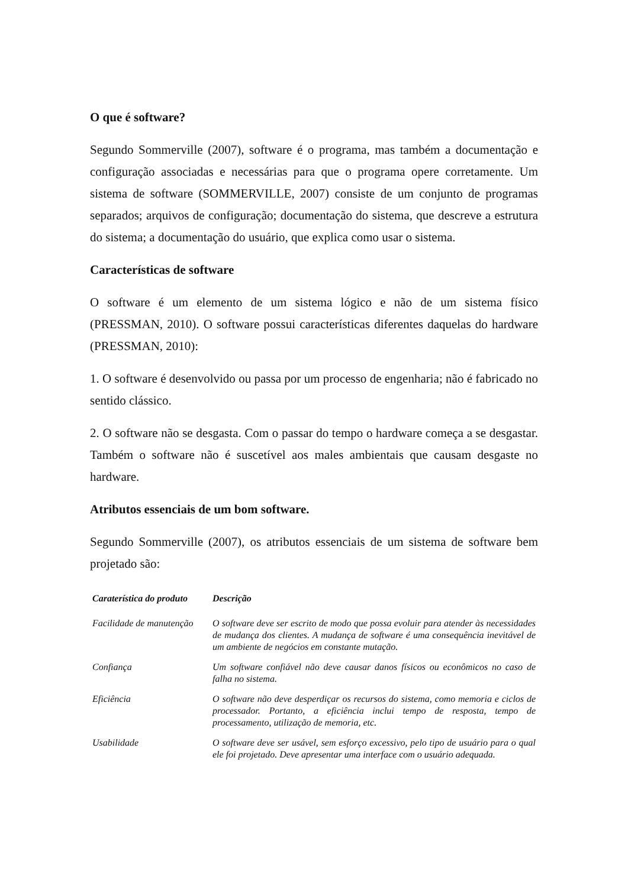O que é software?
Segundo Sommerville (2007), software é o programa, mas também a documentação e configuração associadas e necessárias para que o programa opere corretamente. Um sistema de software (SOMMERVILLE, 2007) consiste de um conjunto de programas separados; arquivos de configuração; documentação do sistema, que descreve a estrutura do sistema; a documentação do usuário, que explica como usar o sistema.
Características de software
O software é um elemento de um sistema lógico e não de um sistema físico (PRESSMAN, 2010). O software possui características diferentes daquelas do hardware (PRESSMAN, 2010):
1. O software é desenvolvido ou passa por um processo de engenharia; não é fabricado no sentido clássico.
2. O software não se desgasta. Com o passar do tempo o hardware começa a se desgastar. Também o software não é suscetível aos males ambientais que causam desgaste no hardware.
Atributos essenciais de um bom software.
Segundo Sommerville (2007), os atributos essenciais de um sistema de software bem projetado são:
| Caraterística do produto | Descrição |
| --- | --- |
| Facilidade de manutenção | O software deve ser escrito de modo que possa evoluir para atender às necessidades de mudança dos clientes. A mudança de software é uma consequência inevitável de um ambiente de negócios em constante mutação. |
| Confiança | Um software confiável não deve causar danos físicos ou econômicos no caso de falha no sistema. |
| Eficiência | O software não deve desperdiçar os recursos do sistema, como memoria e ciclos de processador. Portanto, a eficiência inclui tempo de resposta, tempo de processamento, utilização de memoria, etc. |
| Usabilidade | O software deve ser usável, sem esforço excessivo, pelo tipo de usuário para o qual ele foi projetado. Deve apresentar uma interface com o usuário adequada. |